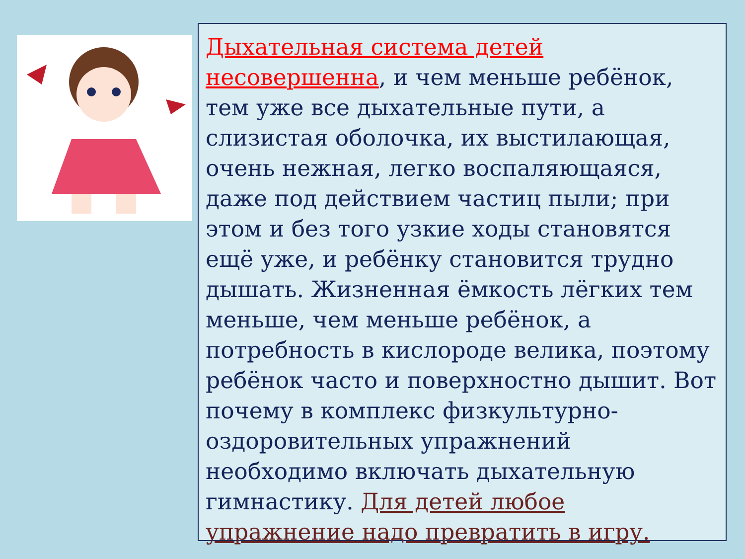Дыхательная система детей несовершенна, и чем меньше ребёнок, тем уже все дыхательные пути, а слизистая оболочка, их выстилающая, очень нежная, легко воспаляющаяся, даже под действием частиц пыли; при этом и без того узкие ходы становятся ещё уже, и ребёнку становится трудно дышать. Жизненная ёмкость лёгких тем меньше, чем меньше ребёнок, а потребность в кислороде велика, поэтому ребёнок часто и поверхностно дышит. Вот почему в комплекс физкультурно-оздоровительных упражнений необходимо включать дыхательную гимнастику. Для детей любое упражнение надо превратить в игру.